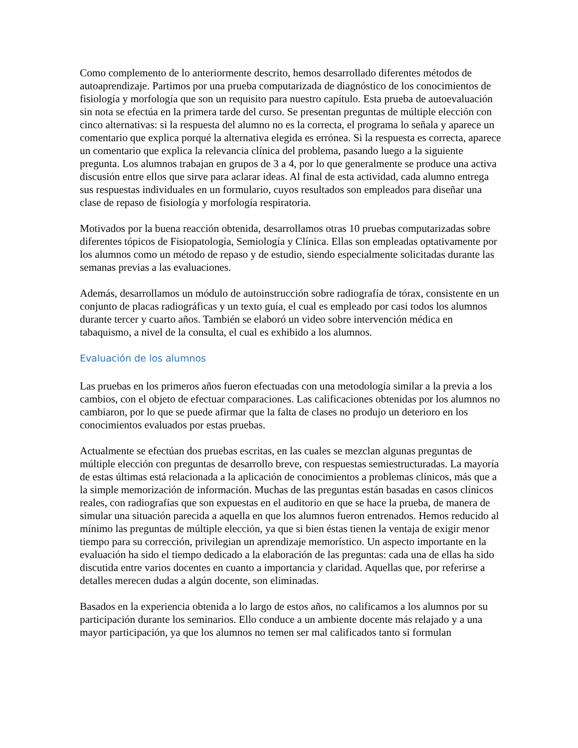Como complemento de lo anteriormente descrito, hemos desarrollado diferentes métodos de autoaprendizaje. Partimos por una prueba computarizada de diagnóstico de los conocimientos de fisiología y morfología que son un requisito para nuestro capítulo. Esta prueba de autoevaluación sin nota se efectúa en la primera tarde del curso. Se presentan preguntas de múltiple elección con cinco alternativas: si la respuesta del alumno no es la correcta, el programa lo señala y aparece un comentario que explica porqué la alternativa elegida es errónea. Si la respuesta es correcta, aparece un comentario que explica la relevancia clínica del problema, pasando luego a la siguiente pregunta. Los alumnos trabajan en grupos de 3 a 4, por lo que generalmente se produce una activa discusión entre ellos que sirve para aclarar ideas. Al final de esta actividad, cada alumno entrega sus respuestas individuales en un formulario, cuyos resultados son empleados para diseñar una clase de repaso de fisiología y morfología respiratoria.
Motivados por la buena reacción obtenida, desarrollamos otras 10 pruebas computarizadas sobre diferentes tópicos de Fisiopatología, Semiología y Clínica. Ellas son empleadas optativamente por los alumnos como un método de repaso y de estudio, siendo especialmente solicitadas durante las semanas previas a las evaluaciones.
Además, desarrollamos un módulo de autoinstrucción sobre radiografía de tórax, consistente en un conjunto de placas radiográficas y un texto guía, el cual es empleado por casi todos los alumnos durante tercer y cuarto años. También se elaboró un video sobre intervención médica en tabaquismo, a nivel de la consulta, el cual es exhibido a los alumnos.
Evaluación de los alumnos
Las pruebas en los primeros años fueron efectuadas con una metodología similar a la previa a los cambios, con el objeto de efectuar comparaciones. Las calificaciones obtenidas por los alumnos no cambiaron, por lo que se puede afirmar que la falta de clases no produjo un deterioro en los conocimientos evaluados por estas pruebas.
Actualmente se efectúan dos pruebas escritas, en las cuales se mezclan algunas preguntas de múltiple elección con preguntas de desarrollo breve, con respuestas semiestructuradas. La mayoría de estas últimas está relacionada a la aplicación de conocimientos a problemas clínicos, más que a la simple memorización de información. Muchas de las preguntas están basadas en casos clínicos reales, con radiografías que son expuestas en el auditorio en que se hace la prueba, de manera de simular una situación parecida a aquella en que los alumnos fueron entrenados. Hemos reducido al mínimo las preguntas de múltiple elección, ya que si bien éstas tienen la ventaja de exigir menor tiempo para su corrección, privilegian un aprendizaje memorístico. Un aspecto importante en la evaluación ha sido el tiempo dedicado a la elaboración de las preguntas: cada una de ellas ha sido discutida entre varios docentes en cuanto a importancia y claridad. Aquellas que, por referirse a detalles merecen dudas a algún docente, son eliminadas.
Basados en la experiencia obtenida a lo largo de estos años, no calificamos a los alumnos por su participación durante los seminarios. Ello conduce a un ambiente docente más relajado y a una mayor participación, ya que los alumnos no temen ser mal calificados tanto si formulan